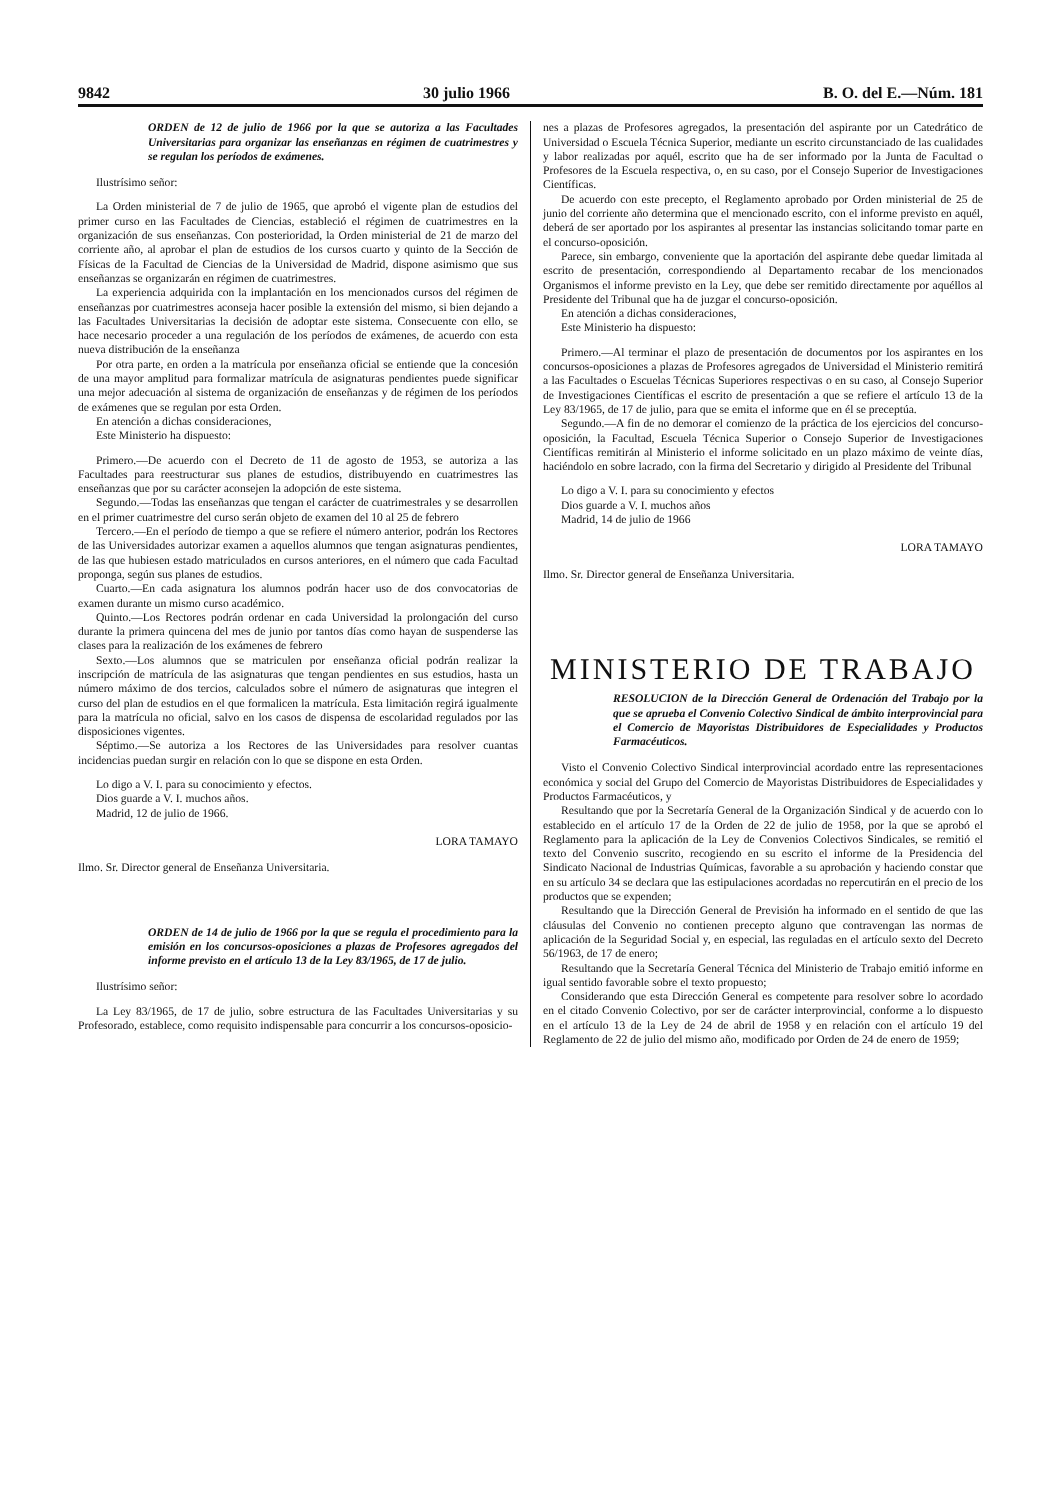9842 30 julio 1966 B. O. del E.—Núm. 181
ORDEN de 12 de julio de 1966 por la que se autoriza a las Facultades Universitarias para organizar las enseñanzas en régimen de cuatrimestres y se regulan los períodos de exámenes.
Ilustrísimo señor:
La Orden ministerial de 7 de julio de 1965, que aprobó el vigente plan de estudios del primer curso en las Facultades de Ciencias, estableció el régimen de cuatrimestres en la organización de sus enseñanzas. Con posterioridad, la Orden ministerial de 21 de marzo del corriente año, al aprobar el plan de estudios de los cursos cuarto y quinto de la Sección de Físicas de la Facultad de Ciencias de la Universidad de Madrid, dispone asimismo que sus enseñanzas se organizarán en régimen de cuatrimestres.
La experiencia adquirida con la implantación en los mencionados cursos del régimen de enseñanzas por cuatrimestres aconseja hacer posible la extensión del mismo, si bien dejando a las Facultades Universitarias la decisión de adoptar este sistema. Consecuente con ello, se hace necesario proceder a una regulación de los períodos de exámenes, de acuerdo con esta nueva distribución de la enseñanza
Por otra parte, en orden a la matrícula por enseñanza oficial se entiende que la concesión de una mayor amplitud para formalizar matrícula de asignaturas pendientes puede significar una mejor adecuación al sistema de organización de enseñanzas y de régimen de los períodos de exámenes que se regulan por esta Orden.
En atención a dichas consideraciones,
Este Ministerio ha dispuesto:
Primero.—De acuerdo con el Decreto de 11 de agosto de 1953, se autoriza a las Facultades para reestructurar sus planes de estudios, distribuyendo en cuatrimestres las enseñanzas que por su carácter aconsejen la adopción de este sistema.
Segundo.—Todas las enseñanzas que tengan el carácter de cuatrimestrales y se desarrollen en el primer cuatrimestre del curso serán objeto de examen del 10 al 25 de febrero
Tercero.—En el período de tiempo a que se refiere el número anterior, podrán los Rectores de las Universidades autorizar examen a aquellos alumnos que tengan asignaturas pendientes, de las que hubiesen estado matriculados en cursos anteriores, en el número que cada Facultad proponga, según sus planes de estudios.
Cuarto.—En cada asignatura los alumnos podrán hacer uso de dos convocatorias de examen durante un mismo curso académico.
Quinto.—Los Rectores podrán ordenar en cada Universidad la prolongación del curso durante la primera quincena del mes de junio por tantos días como hayan de suspenderse las clases para la realización de los exámenes de febrero
Sexto.—Los alumnos que se matriculen por enseñanza oficial podrán realizar la inscripción de matrícula de las asignaturas que tengan pendientes en sus estudios, hasta un número máximo de dos tercios, calculados sobre el número de asignaturas que integren el curso del plan de estudios en el que formalicen la matrícula. Esta limitación regirá igualmente para la matrícula no oficial, salvo en los casos de dispensa de escolaridad regulados por las disposiciones vigentes.
Séptimo.—Se autoriza a los Rectores de las Universidades para resolver cuantas incidencias puedan surgir en relación con lo que se dispone en esta Orden.
Lo digo a V. I. para su conocimiento y efectos.
Dios guarde a V. I. muchos años.
Madrid, 12 de julio de 1966.
LORA TAMAYO
Ilmo. Sr. Director general de Enseñanza Universitaria.
ORDEN de 14 de julio de 1966 por la que se regula el procedimiento para la emisión en los concursos-oposiciones a plazas de Profesores agregados del informe previsto en el artículo 13 de la Ley 83/1965, de 17 de julio.
Ilustrísimo señor:
La Ley 83/1965, de 17 de julio, sobre estructura de las Facultades Universitarias y su Profesorado, establece, como requisito indispensable para concurrir a los concursos-oposicio-
nes a plazas de Profesores agregados, la presentación del aspirante por un Catedrático de Universidad o Escuela Técnica Superior, mediante un escrito circunstanciado de las cualidades y labor realizadas por aquél, escrito que ha de ser informado por la Junta de Facultad o Profesores de la Escuela respectiva, o, en su caso, por el Consejo Superior de Investigaciones Científicas.
De acuerdo con este precepto, el Reglamento aprobado por Orden ministerial de 25 de junio del corriente año determina que el mencionado escrito, con el informe previsto en aquél, deberá de ser aportado por los aspirantes al presentar las instancias solicitando tomar parte en el concurso-oposición.
Parece, sin embargo, conveniente que la aportación del aspirante debe quedar limitada al escrito de presentación, correspondiendo al Departamento recabar de los mencionados Organismos el informe previsto en la Ley, que debe ser remitido directamente por aquéllos al Presidente del Tribunal que ha de juzgar el concurso-oposición.
En atención a dichas consideraciones,
Este Ministerio ha dispuesto:
Primero.—Al terminar el plazo de presentación de documentos por los aspirantes en los concursos-oposiciones a plazas de Profesores agregados de Universidad el Ministerio remitirá a las Facultades o Escuelas Técnicas Superiores respectivas o en su caso, al Consejo Superior de Investigaciones Científicas el escrito de presentación a que se refiere el artículo 13 de la Ley 83/1965, de 17 de julio, para que se emita el informe que en él se preceptúa.
Segundo.—A fin de no demorar el comienzo de la práctica de los ejercicios del concurso-oposición, la Facultad, Escuela Técnica Superior o Consejo Superior de Investigaciones Científicas remitirán al Ministerio el informe solicitado en un plazo máximo de veinte días, haciéndolo en sobre lacrado, con la firma del Secretario y dirigido al Presidente del Tribunal
Lo digo a V. I. para su conocimiento y efectos
Dios guarde a V. I. muchos años
Madrid, 14 de julio de 1966
LORA TAMAYO
Ilmo. Sr. Director general de Enseñanza Universitaria.
MINISTERIO DE TRABAJO
RESOLUCION de la Dirección General de Ordenación del Trabajo por la que se aprueba el Convenio Colectivo Sindical de ámbito interprovincial para el Comercio de Mayoristas Distribuidores de Especialidades y Productos Farmacéuticos.
Visto el Convenio Colectivo Sindical interprovincial acordado entre las representaciones económica y social del Grupo del Comercio de Mayoristas Distribuidores de Especialidades y Productos Farmacéuticos, y
Resultando que por la Secretaría General de la Organización Sindical y de acuerdo con lo establecido en el artículo 17 de la Orden de 22 de julio de 1958, por la que se aprobó el Reglamento para la aplicación de la Ley de Convenios Colectivos Sindicales, se remitió el texto del Convenio suscrito, recogiendo en su escrito el informe de la Presidencia del Sindicato Nacional de Industrias Químicas, favorable a su aprobación y haciendo constar que en su artículo 34 se declara que las estipulaciones acordadas no repercutirán en el precio de los productos que se expenden;
Resultando que la Dirección General de Previsión ha informado en el sentido de que las cláusulas del Convenio no contienen precepto alguno que contravengan las normas de aplicación de la Seguridad Social y, en especial, las reguladas en el artículo sexto del Decreto 56/1963, de 17 de enero;
Resultando que la Secretaría General Técnica del Ministerio de Trabajo emitió informe en igual sentido favorable sobre el texto propuesto;
Considerando que esta Dirección General es competente para resolver sobre lo acordado en el citado Convenio Colectivo, por ser de carácter interprovincial, conforme a lo dispuesto en el artículo 13 de la Ley de 24 de abril de 1958 y en relación con el artículo 19 del Reglamento de 22 de julio del mismo año, modificado por Orden de 24 de enero de 1959;